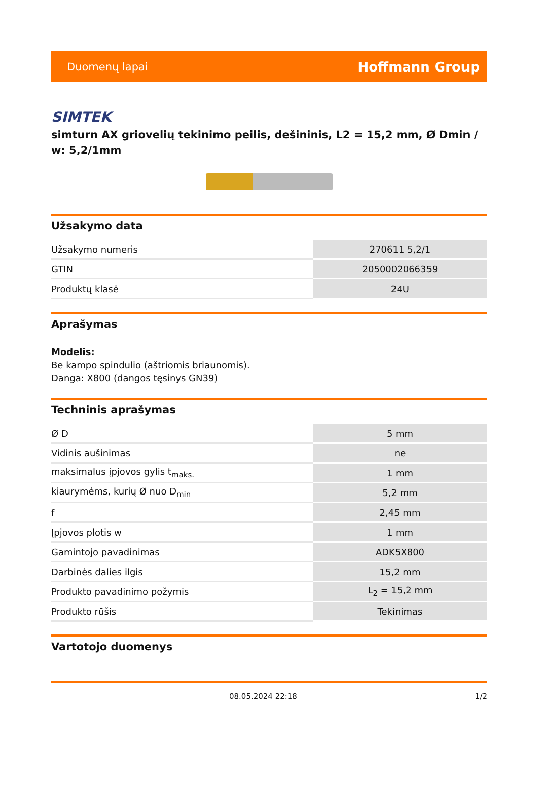Duomenų lapai Hoffmann Group
SIMTEK
simturn AX griovelių tekinimo peilis, dešininis, L2 = 15,2 mm, Ø Dmin / w: 5,2/1mm
Užsakymo data
| Užsakymo numeris | 270611 5,2/1 |
| GTIN | 2050002066359 |
| Produktų klasė | 24U |
Aprašymas
Modelis:
Be kampo spindulio (aštriomis briaunomis).
Danga: X800 (dangos tęsinys GN39)
Techninis aprašymas
| Ø D | 5 mm |
| Vidinis aušinimas | ne |
| maksimalus įpjovos gylis t<sub>maks.</sub> | 1 mm |
| kiaurymėms, kurių Ø nuo D<sub>min</sub> | 5,2 mm |
| f | 2,45 mm |
| Įpjovos plotis w | 1 mm |
| Gamintojo pavadinimas | ADK5X800 |
| Darbinės dalies ilgis | 15,2 mm |
| Produkto pavadinimo požymis | L<sub>2</sub> = 15,2 mm |
| Produkto rūšis | Tekinimas |
Vartotojo duomenys
08.05.2024 22:18 1/2